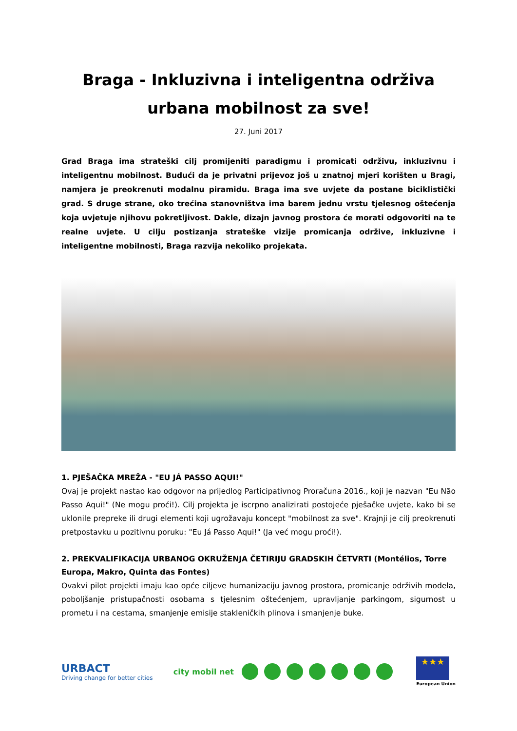Braga - Inkluzivna i inteligentna održiva urbana mobilnost za sve!
27. Juni 2017
Grad Braga ima strateški cilj promijeniti paradigmu i promicati održivu, inkluzivnu i inteligentnu mobilnost. Budući da je privatni prijevoz još u znatnoj mjeri korišten u Bragi, namjera je preokrenuti modalnu piramidu. Braga ima sve uvjete da postane biciklistički grad. S druge strane, oko trećina stanovništva ima barem jednu vrstu tjelesnog oštećenja koja uvjetuje njihovu pokretljivost. Dakle, dizajn javnog prostora će morati odgovoriti na te realne uvjete. U cilju postizanja strateške vizije promicanja održive, inkluzivne i inteligentne mobilnosti, Braga razvija nekoliko projekata.
1. PJEŠAČKA MREŽA - "EU JÁ PASSO AQUI!"
Ovaj je projekt nastao kao odgovor na prijedlog Participativnog Proračuna 2016., koji je nazvan "Eu Não Passo Aqui!" (Ne mogu proći!). Cilj projekta je iscrpno analizirati postojeće pješačke uvjete, kako bi se uklonile prepreke ili drugi elementi koji ugrožavaju koncept "mobilnost za sve". Krajnji je cilj preokrenuti pretpostavku u pozitivnu poruku: "Eu Já Passo Aqui!" (Ja već mogu proći!).
2. PREKVALIFIKACIJA URBANOG OKRUŽENJA ČETIRIJU GRADSKIH ČETVRTI (Montélios, Torre Europa, Makro, Quinta das Fontes)
Ovakvi pilot projekti imaju kao opće ciljeve humanizaciju javnog prostora, promicanje održivih modela, poboljšanje pristupačnosti osobama s tjelesnim oštećenjem, upravljanje parkingom, sigurnost u prometu i na cestama, smanjenje emisije stakleničkih plinova i smanjenje buke.
URBACT
Driving change for better cities
city mobil net
★★★
European Union